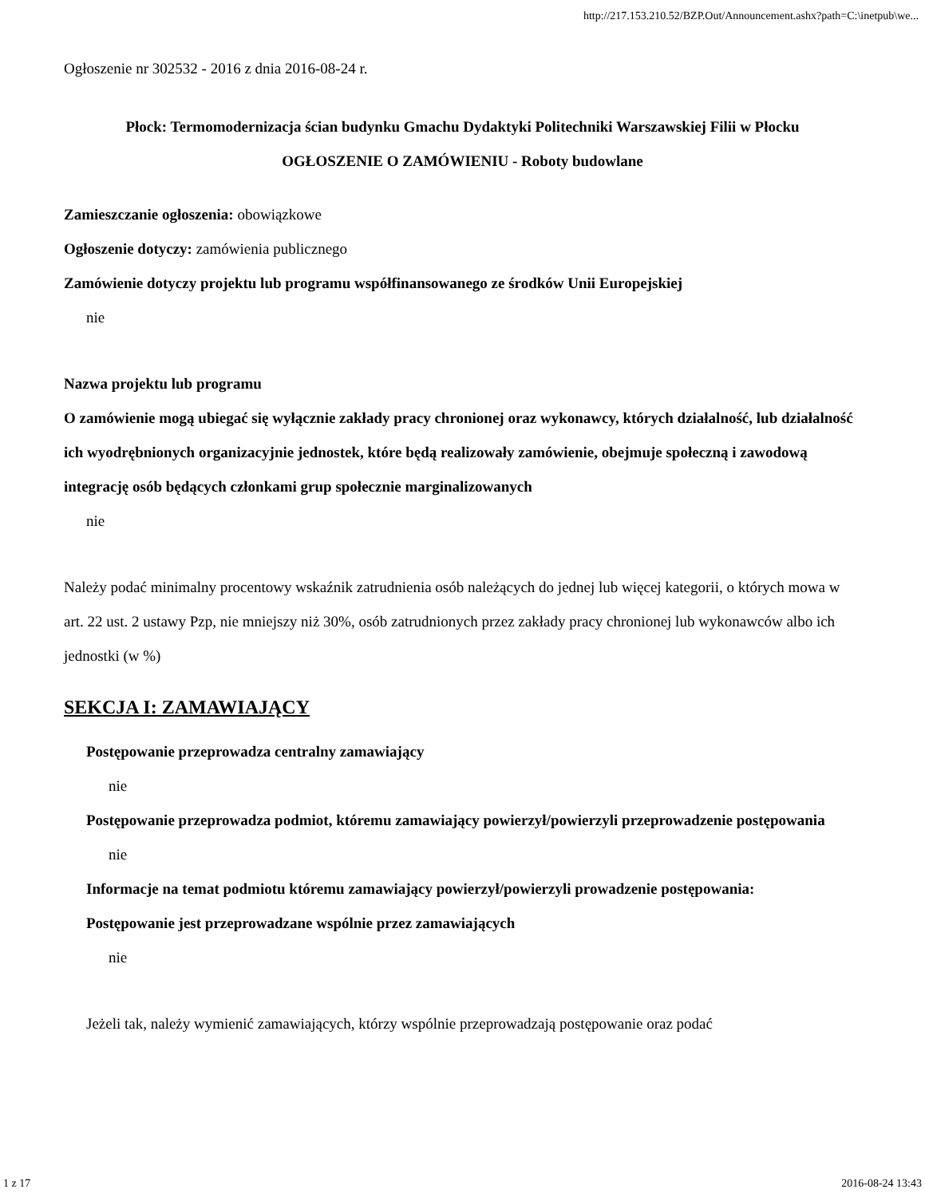http://217.153.210.52/BZP.Out/Announcement.ashx?path=C:\inetpub\we...
Ogłoszenie nr 302532 - 2016 z dnia 2016-08-24 r.
Płock: Termomodernizacja ścian budynku Gmachu Dydaktyki Politechniki Warszawskiej Filii w Płocku
OGŁOSZENIE O ZAMÓWIENIU - Roboty budowlane
Zamieszczanie ogłoszenia: obowiązkowe
Ogłoszenie dotyczy: zamówienia publicznego
Zamówienie dotyczy projektu lub programu współfinansowanego ze środków Unii Europejskiej
nie
Nazwa projektu lub programu
O zamówienie mogą ubiegać się wyłącznie zakłady pracy chronionej oraz wykonawcy, których działalność, lub działalność ich wyodrębnionych organizacyjnie jednostek, które będą realizowały zamówienie, obejmuje społeczną i zawodową integrację osób będących członkami grup społecznie marginalizowanych
nie
Należy podać minimalny procentowy wskaźnik zatrudnienia osób należących do jednej lub więcej kategorii, o których mowa w art. 22 ust. 2 ustawy Pzp, nie mniejszy niż 30%, osób zatrudnionych przez zakłady pracy chronionej lub wykonawców albo ich jednostki (w %)
SEKCJA I: ZAMAWIAJĄCY
Postępowanie przeprowadza centralny zamawiający
nie
Postępowanie przeprowadza podmiot, któremu zamawiający powierzył/powierzyli przeprowadzenie postępowania
nie
Informacje na temat podmiotu któremu zamawiający powierzył/powierzyli prowadzenie postępowania:
Postępowanie jest przeprowadzane wspólnie przez zamawiających
nie
Jeżeli tak, należy wymienić zamawiających, którzy wspólnie przeprowadzają postępowanie oraz podać
1 z 17 2016-08-24 13:43